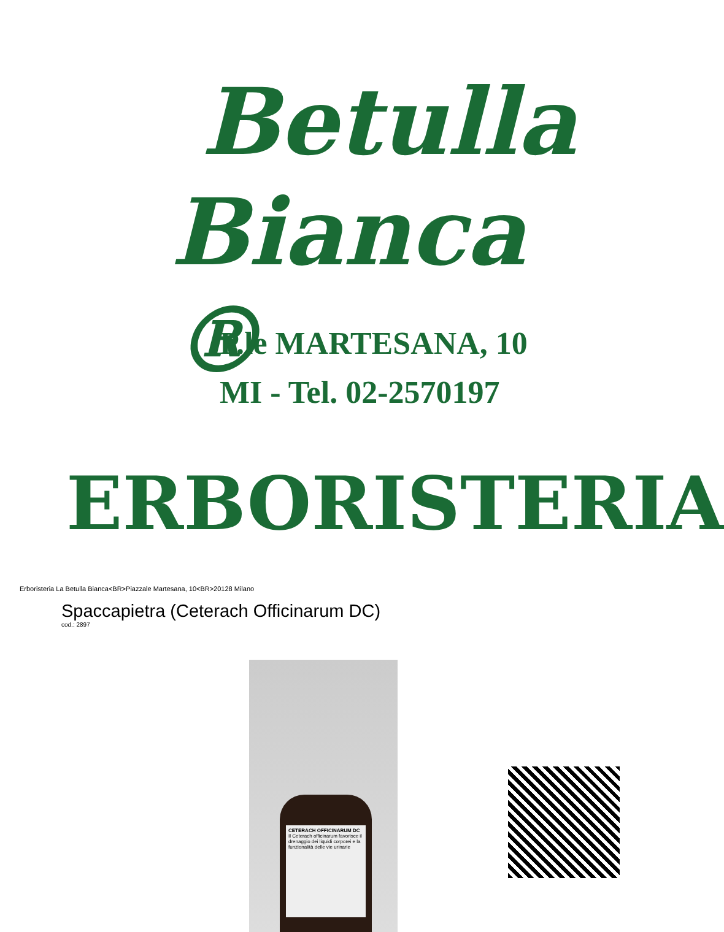Betulla
Bianca ®
P.le MARTESANA, 10
MI - Tel. 02-2570197
ERBORISTERIA
Erboristeria La Betulla Bianca<BR>Piazzale Martesana, 10<BR>20128 Milano
Spaccapietra (Ceterach Officinarum DC)
cod.: 2897
CETERACH OFFICINARUM DC
Il Ceterach officinarum favorisce il drenaggio dei liquidi corporei e la funzionalità delle vie urinarie